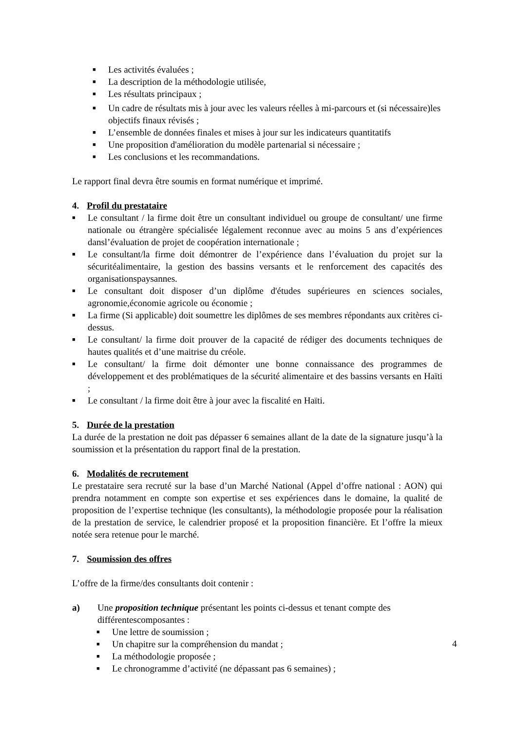■ Les activités évaluées ;
■ La description de la méthodologie utilisée,
■ Les résultats principaux ;
■ Un cadre de résultats mis à jour avec les valeurs réelles à mi-parcours et (si nécessaire)les objectifs finaux révisés ;
■ L’ensemble de données finales et mises à jour sur les indicateurs quantitatifs
■ Une proposition d'amélioration du modèle partenarial si nécessaire ;
■ Les conclusions et les recommandations.
Le rapport final devra être soumis en format numérique et imprimé.
4. Profil du prestataire
■ Le consultant / la firme doit être un consultant individuel ou groupe de consultant/ une firme nationale ou étrangère spécialisée légalement reconnue avec au moins 5 ans d’expériences dansl’évaluation de projet de coopération internationale ;
■ Le consultant/la firme doit démontrer de l’expérience dans l’évaluation du projet sur la sécuritéalimentaire, la gestion des bassins versants et le renforcement des capacités des organisationspaysannes.
■ Le consultant doit disposer d’un diplôme d'études supérieures en sciences sociales, agronomie,économie agricole ou économie ;
■ La firme (Si applicable) doit soumettre les diplômes de ses membres répondants aux critères ci-dessus.
■ Le consultant/ la firme doit prouver de la capacité de rédiger des documents techniques de hautes qualités et d’une maitrise du créole.
■ Le consultant/ la firme doit démonter une bonne connaissance des programmes de développement et des problématiques de la sécurité alimentaire et des bassins versants en Haïti ;
■ Le consultant / la firme doit être à jour avec la fiscalité en Haïti.
5. Durée de la prestation
La durée de la prestation ne doit pas dépasser 6 semaines allant de la date de la signature jusqu’à la soumission et la présentation du rapport final de la prestation.
6. Modalités de recrutement
Le prestataire sera recruté sur la base d’un Marché National (Appel d’offre national : AON) qui prendra notamment en compte son expertise et ses expériences dans le domaine, la qualité de proposition de l’expertise technique (les consultants), la méthodologie proposée pour la réalisation de la prestation de service, le calendrier proposé et la proposition financière. Et l’offre la mieux notée sera retenue pour le marché.
7. Soumission des offres
L’offre de la firme/des consultants doit contenir :
a) Une proposition technique présentant les points ci-dessus et tenant compte des différentescomposantes :
■ Une lettre de soumission ;
■ Un chapitre sur la compréhension du mandat ;
■ La méthodologie proposée ;
■ Le chronogramme d’activité (ne dépassant pas 6 semaines) ;
4